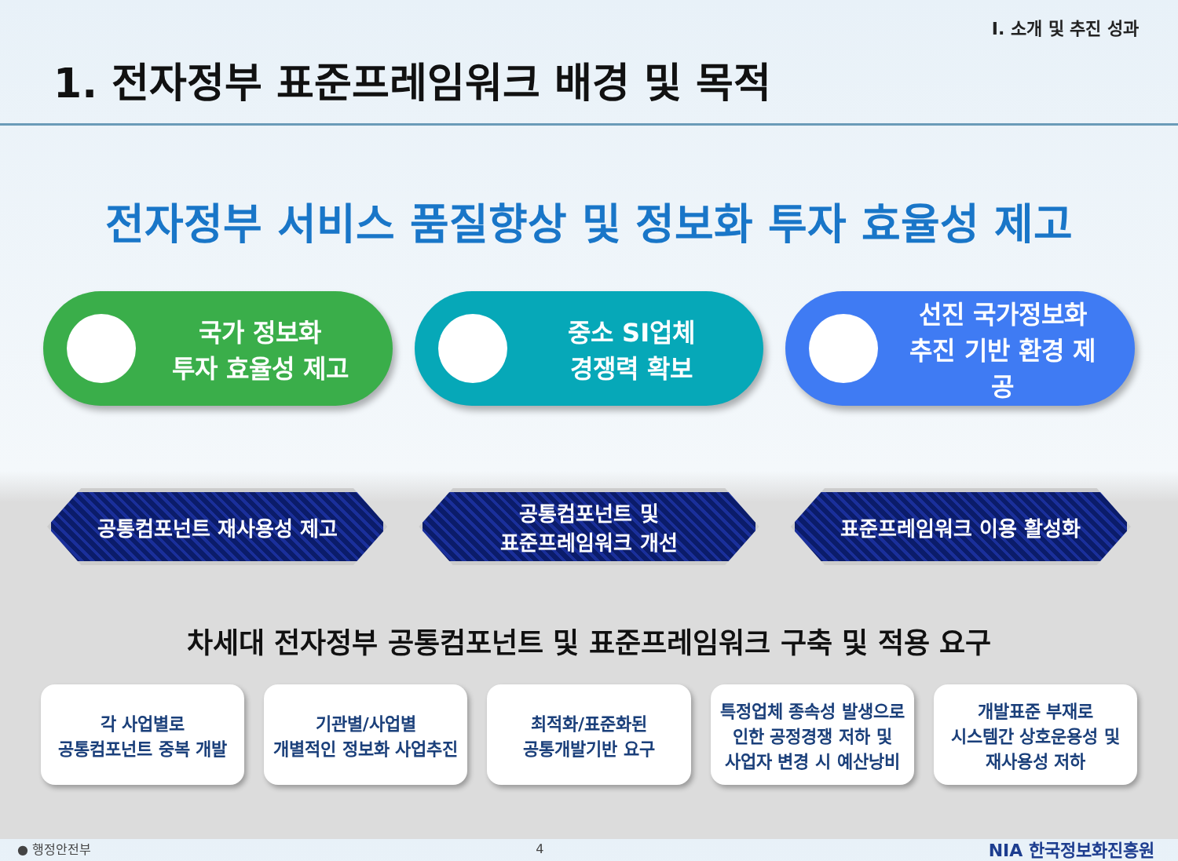I. 소개 및 추진 성과
1. 전자정부 표준프레임워크 배경 및 목적
전자정부 서비스 품질향상 및 정보화 투자 효율성 제고
국가 정보화
투자 효율성 제고
중소 SI업체
경쟁력 확보
선진 국가정보화
추진 기반 환경 제공
공통컴포넌트 재사용성 제고 공통컴포넌트 및
표준프레임워크 개선
표준프레임워크 이용 활성화
차세대 전자정부 공통컴포넌트 및 표준프레임워크 구축 및 적용 요구
각 사업별로
공통컴포넌트 중복 개발
기관별/사업별
개별적인 정보화 사업추진
최적화/표준화된
공통개발기반 요구
특정업체 종속성 발생으로
인한 공정경쟁 저하 및
사업자 변경 시 예산낭비
개발표준 부재로
시스템간 상호운용성 및
재사용성 저하
● 행정안전부 4 NIA 한국정보화진흥원